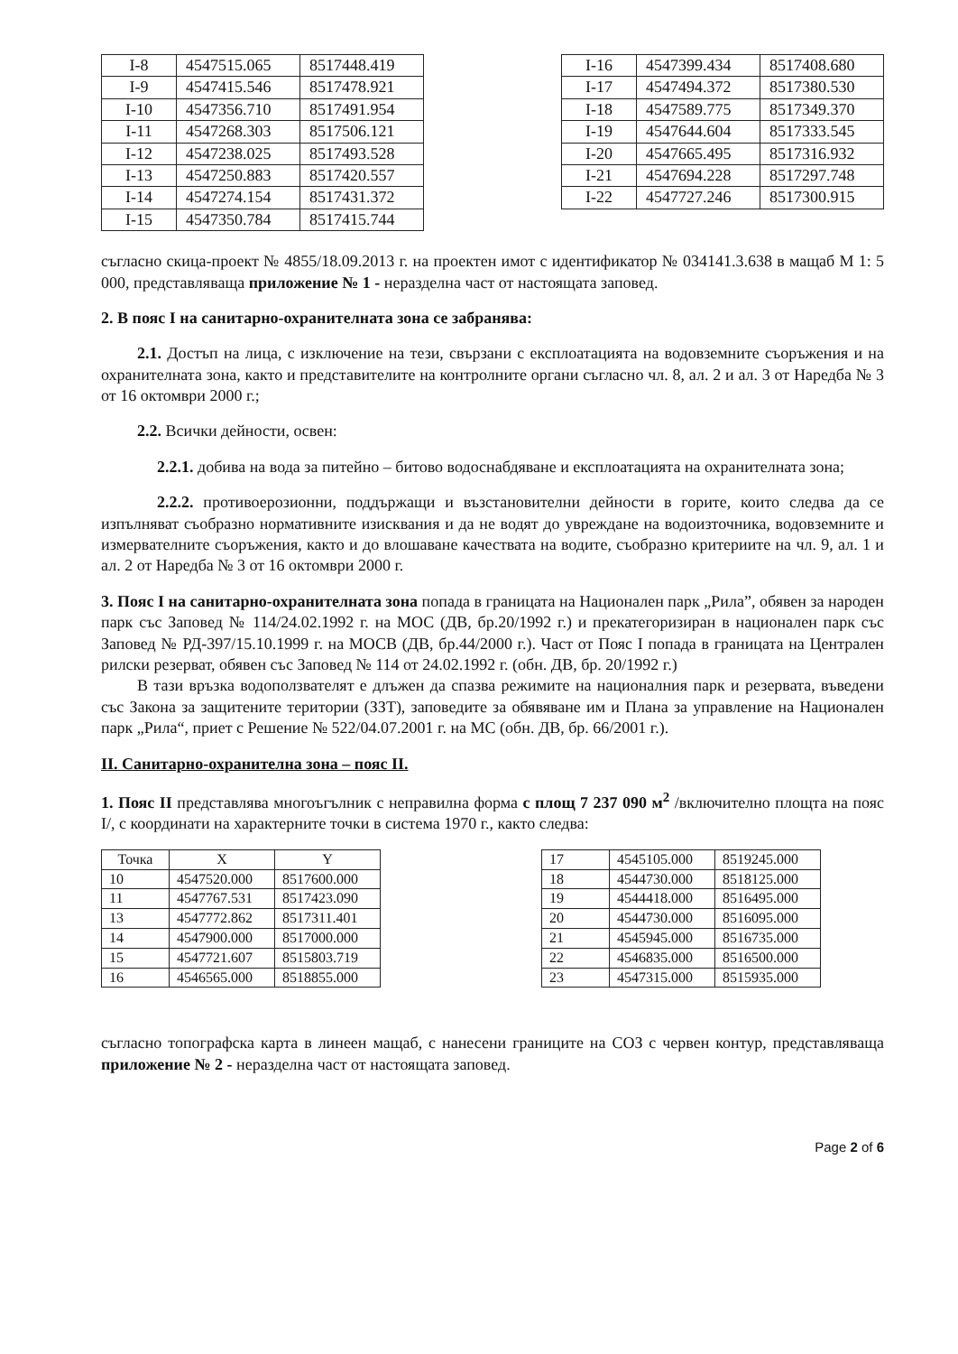| I-8 | 4547515.065 | 8517448.419 |
| I-9 | 4547415.546 | 8517478.921 |
| I-10 | 4547356.710 | 8517491.954 |
| I-11 | 4547268.303 | 8517506.121 |
| I-12 | 4547238.025 | 8517493.528 |
| I-13 | 4547250.883 | 8517420.557 |
| I-14 | 4547274.154 | 8517431.372 |
| I-15 | 4547350.784 | 8517415.744 |
| I-16 | 4547399.434 | 8517408.680 |
| I-17 | 4547494.372 | 8517380.530 |
| I-18 | 4547589.775 | 8517349.370 |
| I-19 | 4547644.604 | 8517333.545 |
| I-20 | 4547665.495 | 8517316.932 |
| I-21 | 4547694.228 | 8517297.748 |
| I-22 | 4547727.246 | 8517300.915 |
съгласно скица-проект № 4855/18.09.2013 г. на проектен имот с идентификатор № 034141.3.638 в мащаб М 1: 5 000, представляваща приложение № 1 - неразделна част от настоящата заповед.
2. В пояс I на санитарно-охранителната зона се забранява:
2.1. Достъп на лица, с изключение на тези, свързани с експлоатацията на водовземните съоръжения и на охранителната зона, както и представителите на контролните органи съгласно чл. 8, ал. 2 и ал. 3 от Наредба № 3 от 16 октомври 2000 г.;
2.2. Всички дейности, освен:
2.2.1. добива на вода за питейно – битово водоснабдяване и експлоатацията на охранителната зона;
2.2.2. противоерозионни, поддържащи и възстановителни дейности в горите, които следва да се изпълняват съобразно нормативните изисквания и да не водят до увреждане на водоизточника, водовземните и измервателните съоръжения, както и до влошаване качествата на водите, съобразно критериите на чл. 9, ал. 1 и ал. 2 от Наредба № 3 от 16 октомври 2000 г.
3. Пояс I на санитарно-охранителната зона попада в границата на Национален парк „Рила”, обявен за народен парк със Заповед № 114/24.02.1992 г. на МОС (ДВ, бр.20/1992 г.) и прекатегоризиран в национален парк със Заповед № РД-397/15.10.1999 г. на МОСВ (ДВ, бр.44/2000 г.). Част от Пояс I попада в границата на Централен рилски резерват, обявен със Заповед № 114 от 24.02.1992 г. (обн. ДВ, бр. 20/1992 г.)
В тази връзка водоползвателят е длъжен да спазва режимите на националния парк и резервата, въведени със Закона за защитените територии (ЗЗТ), заповедите за обявяване им и Плана за управление на Национален парк „Рила“, приет с Решение № 522/04.07.2001 г. на МС (обн. ДВ, бр. 66/2001 г.).
II. Санитарно-охранителна зона – пояс II.
1. Пояс II представлява многоъгълник с неправилна форма с площ 7 237 090 м<sup>2</sup> /включително площта на пояс I/, с координати на характерните точки в система 1970 г., както следва:
| Точка | X | Y |
| --- | --- | --- |
| 10 | 4547520.000 | 8517600.000 |
| 11 | 4547767.531 | 8517423.090 |
| 13 | 4547772.862 | 8517311.401 |
| 14 | 4547900.000 | 8517000.000 |
| 15 | 4547721.607 | 8515803.719 |
| 16 | 4546565.000 | 8518855.000 |
| 17 | 4545105.000 | 8519245.000 |
| 18 | 4544730.000 | 8518125.000 |
| 19 | 4544418.000 | 8516495.000 |
| 20 | 4544730.000 | 8516095.000 |
| 21 | 4545945.000 | 8516735.000 |
| 22 | 4546835.000 | 8516500.000 |
| 23 | 4547315.000 | 8515935.000 |
съгласно топографска карта в линеен мащаб, с нанесени границите на СОЗ с червен контур, представляваща приложение № 2 - неразделна част от настоящата заповед.
Page 2 of 6